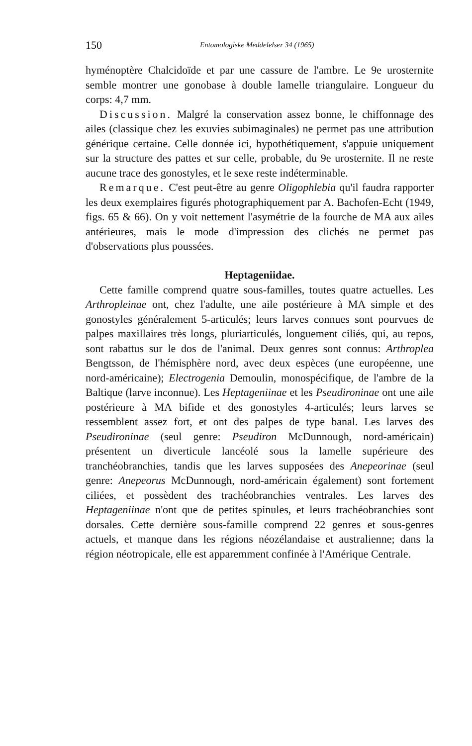150 Entomologiske Meddelelser 34 (1965)
hyménoptère Chalcidoïde et par une cassure de l'ambre. Le 9e urosternite semble montrer une gonobase à double lamelle triangulaire. Longueur du corps: 4,7 mm.
Discussion. Malgré la conservation assez bonne, le chiffonnage des ailes (classique chez les exuvies subimaginales) ne permet pas une attribution générique certaine. Celle donnée ici, hypothétiquement, s'appuie uniquement sur la structure des pattes et sur celle, probable, du 9e urosternite. Il ne reste aucune trace des gonostyles, et le sexe reste indéterminable.
Remarque. C'est peut-être au genre Oligophlebia qu'il faudra rapporter les deux exemplaires figurés photographiquement par A. Bachofen-Echt (1949, figs. 65 & 66). On y voit nettement l'asymétrie de la fourche de MA aux ailes antérieures, mais le mode d'impression des clichés ne permet pas d'observations plus poussées.
Heptageniidae.
Cette famille comprend quatre sous-familles, toutes quatre actuelles. Les Arthropleinae ont, chez l'adulte, une aile postérieure à MA simple et des gonostyles généralement 5-articulés; leurs larves connues sont pourvues de palpes maxillaires très longs, pluriarticulés, longuement ciliés, qui, au repos, sont rabattus sur le dos de l'animal. Deux genres sont connus: Arthroplea Bengtsson, de l'hémisphère nord, avec deux espèces (une européenne, une nord-américaine); Electrogenia Demoulin, monospécifique, de l'ambre de la Baltique (larve inconnue). Les Heptageniinae et les Pseudironinae ont une aile postérieure à MA bifide et des gonostyles 4-articulés; leurs larves se ressemblent assez fort, et ont des palpes de type banal. Les larves des Pseudironinae (seul genre: Pseudiron McDunnough, nord-américain) présentent un diverticule lancéolé sous la lamelle supérieure des tranchéobranchies, tandis que les larves supposées des Anepeorinae (seul genre: Anepeorus McDunnough, nord-américain également) sont fortement ciliées, et possèdent des trachéobranchies ventrales. Les larves des Heptageniinae n'ont que de petites spinules, et leurs trachéobranchies sont dorsales. Cette dernière sous-famille comprend 22 genres et sous-genres actuels, et manque dans les régions néozélandaise et australienne; dans la région néotropicale, elle est apparemment confinée à l'Amérique Centrale.